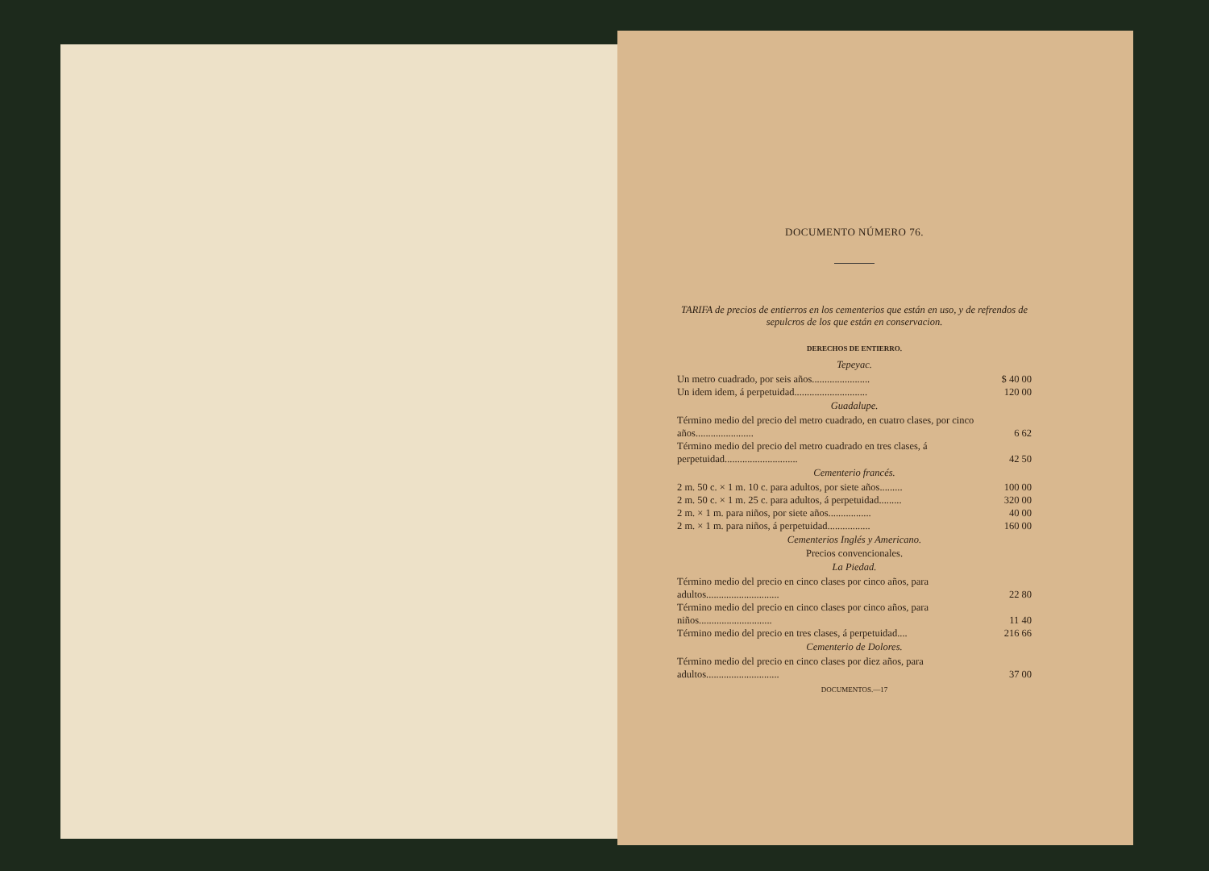DOCUMENTO NÚMERO 76.
TARIFA de precios de entierros en los cementerios que están en uso, y de refrendos de sepulcros de los que están en conservacion.
DERECHOS DE ENTIERRO.
Tepeyac.
| Un metro cuadrado, por seis años....................... | $ 40 00 |
| Un idem idem, á perpetuidad............................. | 120 00 |
Guadalupe.
| Término medio del precio del metro cuadrado, en cuatro clases, por cinco años....................... | 6 62 |
| Término medio del precio del metro cuadrado en tres clases, á perpetuidad............................. | 42 50 |
Cementerio francés.
| 2 m. 50 c. × 1 m. 10 c. para adultos, por siete años......... | 100 00 |
| 2 m. 50 c. × 1 m. 25 c. para adultos, á perpetuidad......... | 320 00 |
| 2 m. × 1 m. para niños, por siete años................. | 40 00 |
| 2 m. × 1 m. para niños, á perpetuidad................. | 160 00 |
Cementerios Inglés y Americano.
Precios convencionales.
La Piedad.
| Término medio del precio en cinco clases por cinco años, para adultos............................. | 22 80 |
| Término medio del precio en cinco clases por cinco años, para niños............................. | 11 40 |
| Término medio del precio en tres clases, á perpetuidad.... | 216 66 |
Cementerio de Dolores.
| Término medio del precio en cinco clases por diez años, para adultos............................. | 37 00 |
DOCUMENTOS.—17